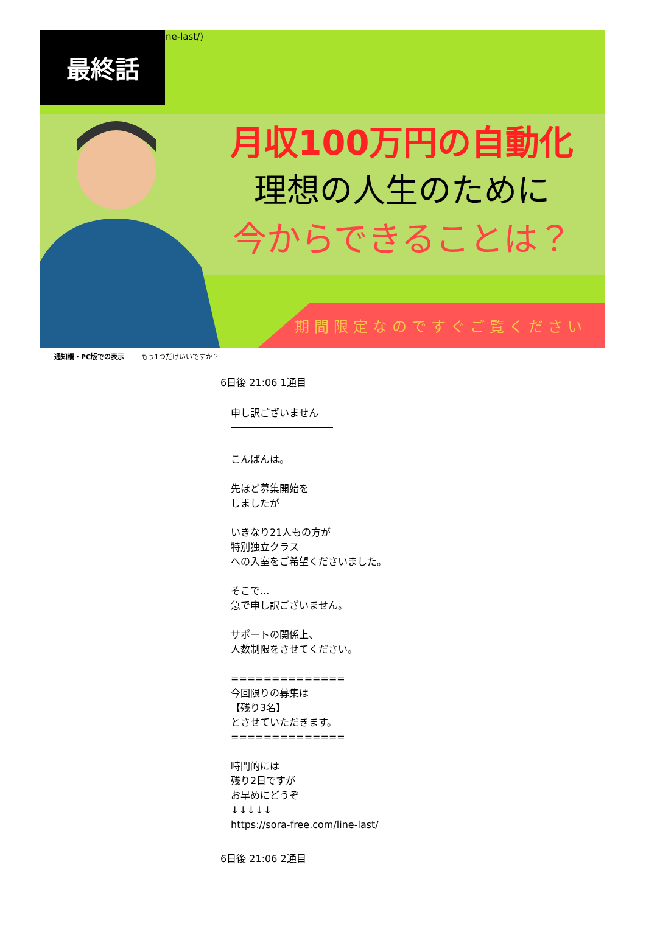最終話 ne-last/)
月収100万円の自動化
理想の人生のために
今からできることは？
期間限定なのですぐご覧ください
通知欄・PC版での表示 もう1つだけいいですか？
6日後 21:06 1通目
申し訳ございません
こんばんは。
先ほど募集開始を
しましたが
いきなり21人もの方が
特別独立クラス
への入室をご希望くださいました。
そこで...
急で申し訳ございません。
サポートの関係上、
人数制限をさせてください。
==============
今回限りの募集は
【残り3名】
とさせていただきます。
==============
時間的には
残り2日ですが
お早めにどうぞ
↓↓↓↓↓
https://sora-free.com/line-last/
6日後 21:06 2通目